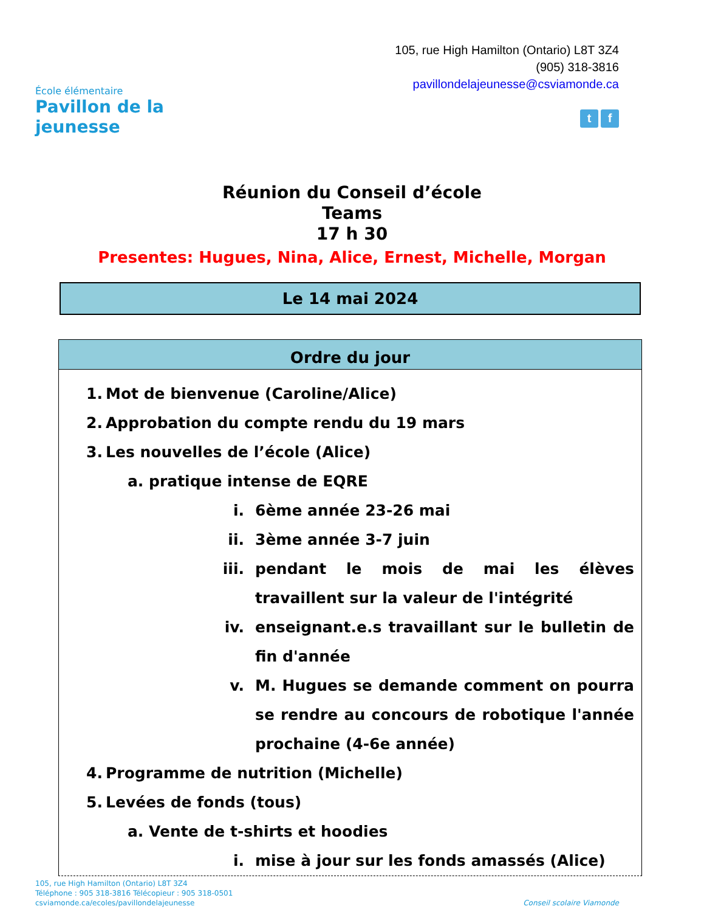École élémentaire
Pavillon de la jeunesse
105, rue High Hamilton (Ontario) L8T 3Z4
(905) 318-3816
pavillondelajeunesse@csviamonde.ca
t f
Réunion du Conseil d’école
Teams
17 h 30
Presentes: Hugues, Nina, Alice, Ernest, Michelle, Morgan
Le 14 mai 2024
Ordre du jour
1. Mot de bienvenue (Caroline/Alice)
2. Approbation du compte rendu du 19 mars
3. Les nouvelles de l’école (Alice)
a. pratique intense de EQRE
i. 6ème année 23-26 mai
ii. 3ème année 3-7 juin
iii. pendant le mois de mai les élèves travaillent sur la valeur de l'intégrité
iv. enseignant.e.s travaillant sur le bulletin de fin d'année
v. M. Hugues se demande comment on pourra se rendre au concours de robotique l'année prochaine (4-6e année)
4. Programme de nutrition (Michelle)
5. Levées de fonds (tous)
a. Vente de t-shirts et hoodies
i. mise à jour sur les fonds amassés (Alice)
105, rue High Hamilton (Ontario) L8T 3Z4
Téléphone : 905 318-3816 Télécopieur : 905 318-0501
csviamonde.ca/ecoles/pavillondelajeunesse Conseil scolaire Viamonde